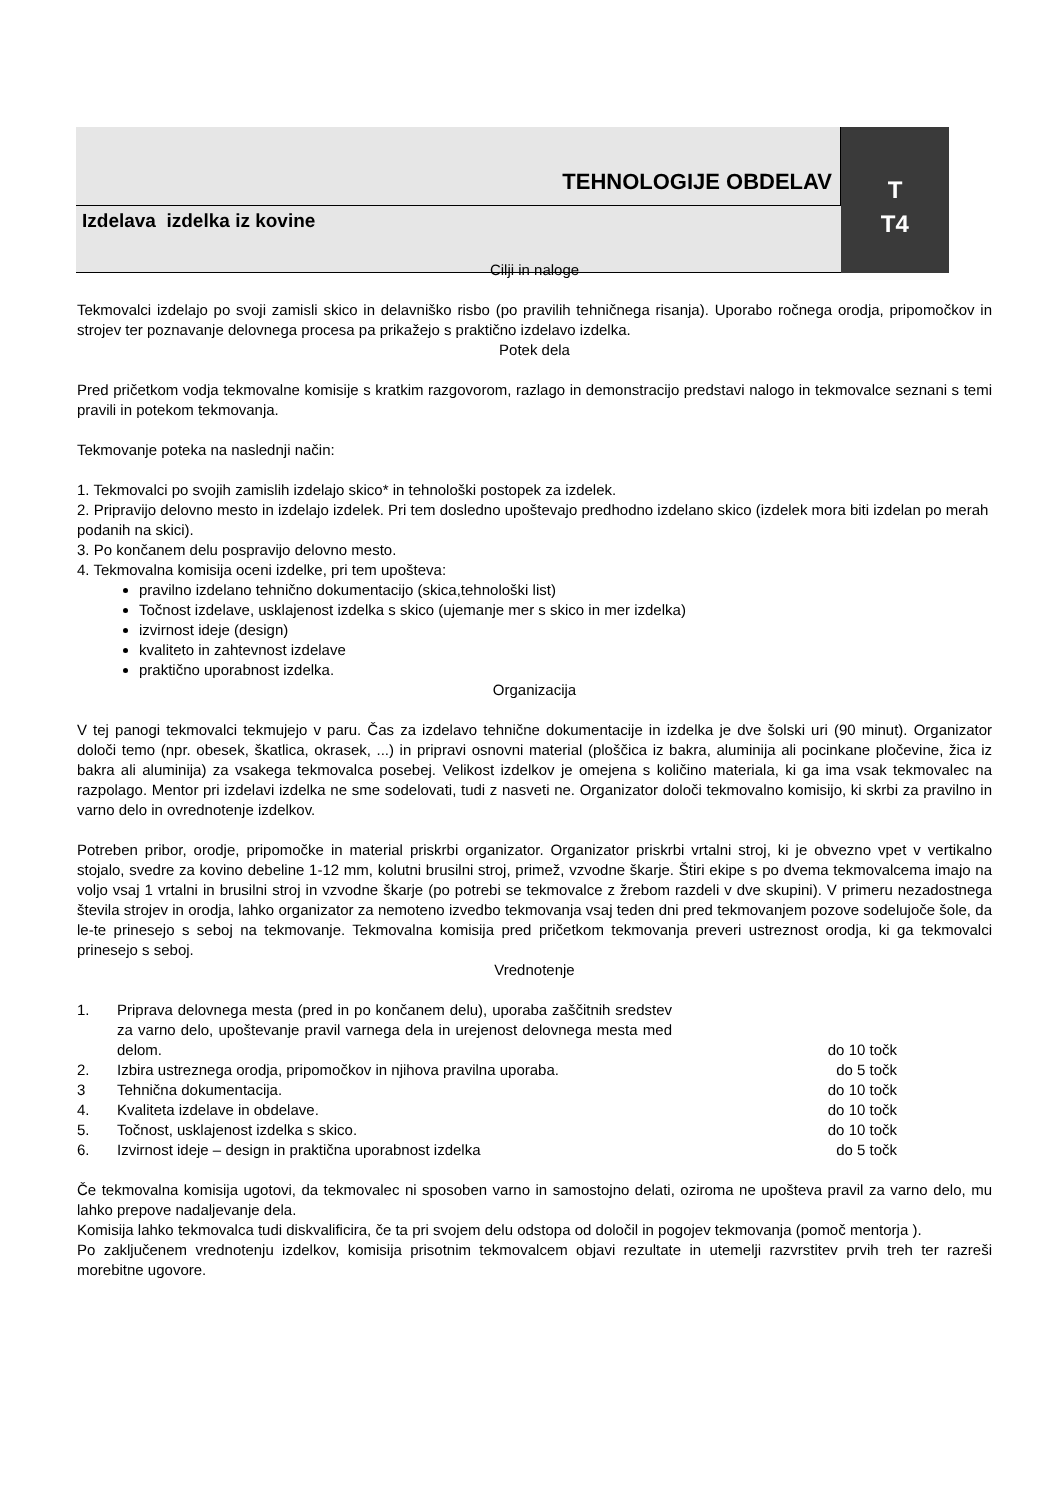| TEHNOLOGIJE OBDELAV | T |
| Izdelava izdelka iz kovine | T4 |
Cilji in naloge
Tekmovalci izdelajo po svoji zamisli skico in delavniško risbo (po pravilih tehničnega risanja). Uporabo ročnega orodja, pripomočkov in strojev ter poznavanje delovnega procesa pa prikažejo s praktično izdelavo izdelka.
Potek dela
Pred pričetkom vodja tekmovalne komisije s kratkim razgovorom, razlago in demonstracijo predstavi nalogo in tekmovalce seznani s temi pravili in potekom tekmovanja.
Tekmovanje poteka na naslednji način:
1. Tekmovalci po svojih zamislih izdelajo skico* in tehnološki postopek za izdelek.
2. Pripravijo delovno mesto in izdelajo izdelek. Pri tem dosledno upoštevajo predhodno izdelano skico (izdelek mora biti izdelan po merah podanih na skici).
3. Po končanem delu pospravijo delovno mesto.
4. Tekmovalna komisija oceni izdelke, pri tem upošteva:
pravilno izdelano tehnično dokumentacijo (skica,tehnološki list)
Točnost izdelave, usklajenost izdelka s skico (ujemanje mer s skico in mer izdelka)
izvirnost ideje (design)
kvaliteto in zahtevnost izdelave
praktično uporabnost izdelka.
Organizacija
V tej panogi tekmovalci tekmujejo v paru. Čas za izdelavo tehnične dokumentacije in izdelka je dve šolski uri (90 minut). Organizator določi temo (npr. obesek, škatlica, okrasek, ...) in pripravi osnovni material (ploščica iz bakra, aluminija ali pocinkane pločevine, žica iz bakra ali aluminija) za vsakega tekmovalca posebej. Velikost izdelkov je omejena s količino materiala, ki ga ima vsak tekmovalec na razpolago. Mentor pri izdelavi izdelka ne sme sodelovati, tudi z nasveti ne. Organizator določi tekmovalno komisijo, ki skrbi za pravilno in varno delo in ovrednotenje izdelkov.
Potreben pribor, orodje, pripomočke in material priskrbi organizator. Organizator priskrbi vrtalni stroj, ki je obvezno vpet v vertikalno stojalo, svedre za kovino debeline 1-12 mm, kolutni brusilni stroj, primež, vzvodne škarje. Štiri ekipe s po dvema tekmovalcema imajo na voljo vsaj 1 vrtalni in brusilni stroj in vzvodne škarje (po potrebi se tekmovalce z žrebom razdeli v dve skupini). V primeru nezadostnega števila strojev in orodja, lahko organizator za nemoteno izvedbo tekmovanja vsaj teden dni pred tekmovanjem pozove sodelujoče šole, da le-te prinesejo s seboj na tekmovanje. Tekmovalna komisija pred pričetkom tekmovanja preveri ustreznost orodja, ki ga tekmovalci prinesejo s seboj.
Vrednotenje
| 1. | Priprava delovnega mesta (pred in po končanem delu), uporaba zaščitnih sredstev za varno delo, upoštevanje pravil varnega dela in urejenost delovnega mesta med delom. | do 10 točk |
| 2. | Izbira ustreznega orodja, pripomočkov in njihova pravilna uporaba. | do 5 točk |
| 3 | Tehnična dokumentacija. | do 10 točk |
| 4. | Kvaliteta izdelave in obdelave. | do 10 točk |
| 5. | Točnost, usklajenost izdelka s skico. | do 10 točk |
| 6. | Izvirnost ideje – design in praktična uporabnost izdelka | do 5 točk |
Če tekmovalna komisija ugotovi, da tekmovalec ni sposoben varno in samostojno delati, oziroma ne upošteva pravil za varno delo, mu lahko prepove nadaljevanje dela.
Komisija lahko tekmovalca tudi diskvalificira, če ta pri svojem delu odstopa od določil in pogojev tekmovanja (pomoč mentorja ).
Po zaključenem vrednotenju izdelkov, komisija prisotnim tekmovalcem objavi rezultate in utemelji razvrstitev prvih treh ter razreši morebitne ugovore.